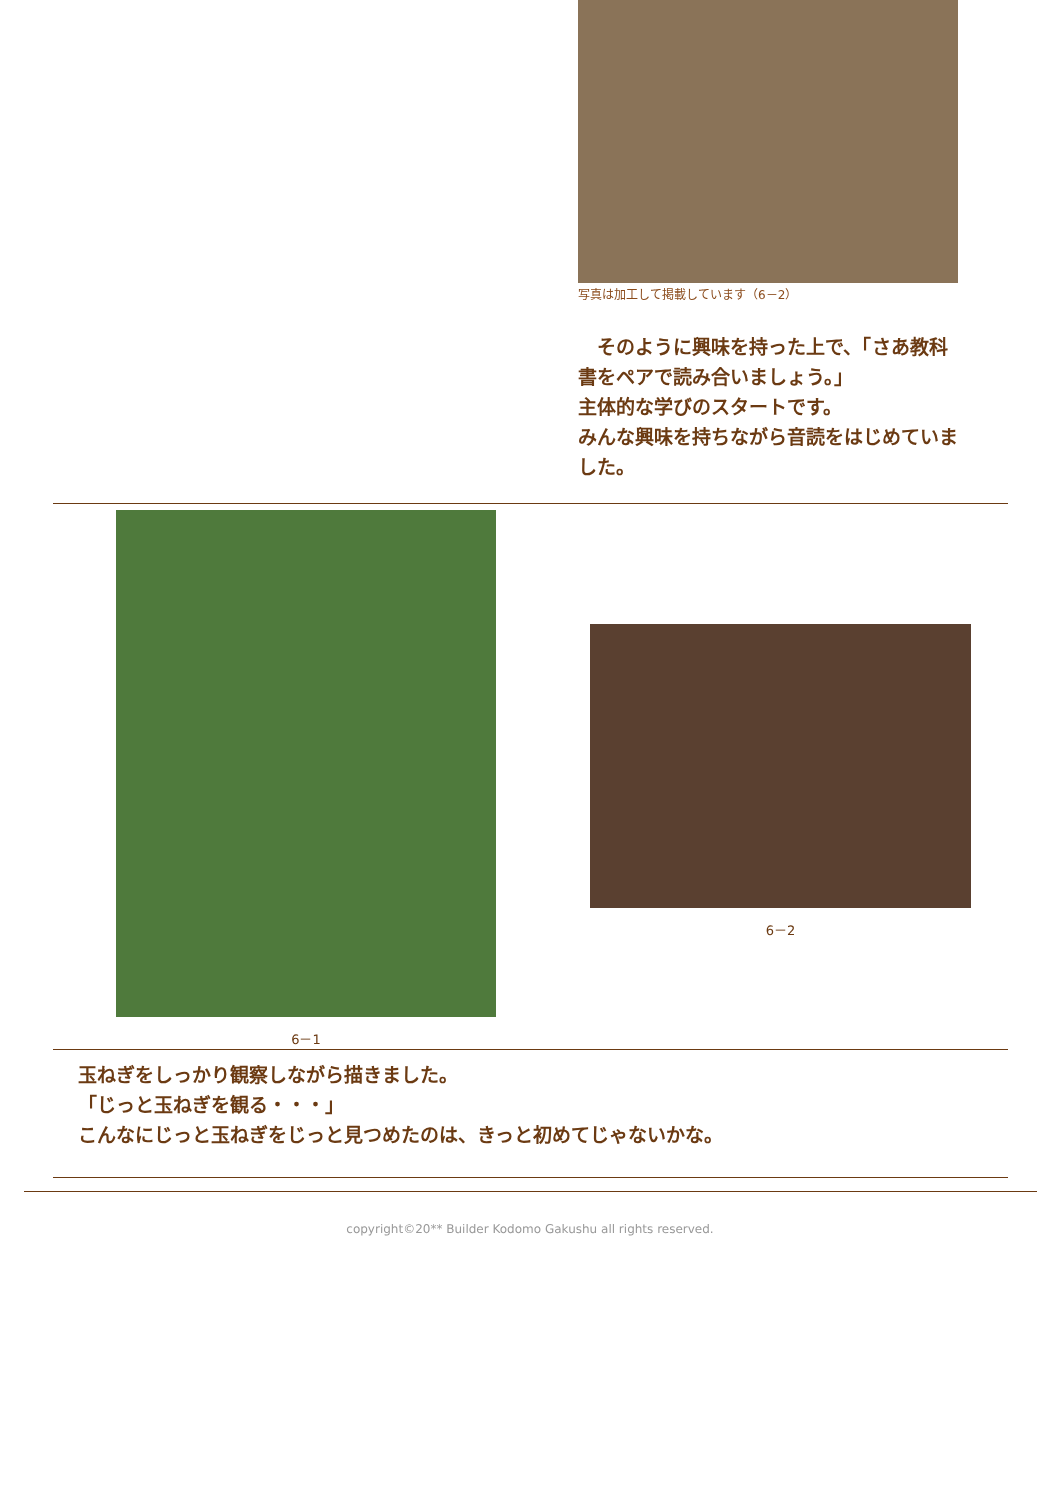写真は加工して掲載しています（6－2）
　そのように興味を持った上で、「さあ教科書をペアで読み合いましょう。」
主体的な学びのスタートです。
みんな興味を持ちながら音読をはじめていました。
6－1
6－2
玉ねぎをしっかり観察しながら描きました。
「じっと玉ねぎを観る・・・」
こんなにじっと玉ねぎをじっと見つめたのは、きっと初めてじゃないかな。
copyright©20** Builder Kodomo Gakushu all rights reserved.